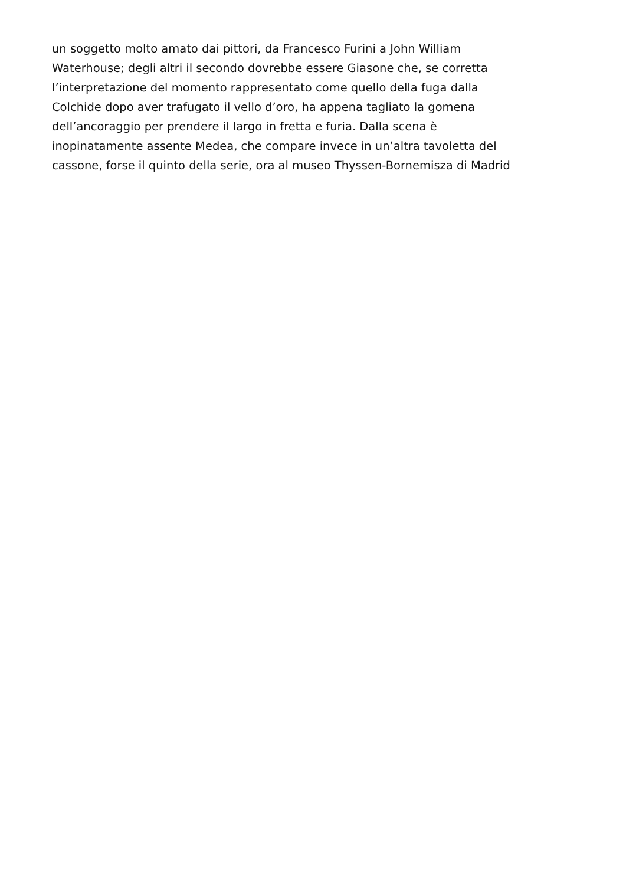un soggetto molto amato dai pittori, da Francesco Furini a John William
Waterhouse; degli altri il secondo dovrebbe essere Giasone che, se corretta
l’interpretazione del momento rappresentato come quello della fuga dalla
Colchide dopo aver trafugato il vello d’oro, ha appena tagliato la gomena
dell’ancoraggio per prendere il largo in fretta e furia. Dalla scena è
inopinatamente assente Medea, che compare invece in un’altra tavoletta del
cassone, forse il quinto della serie, ora al museo Thyssen-Bornemisza di Madrid